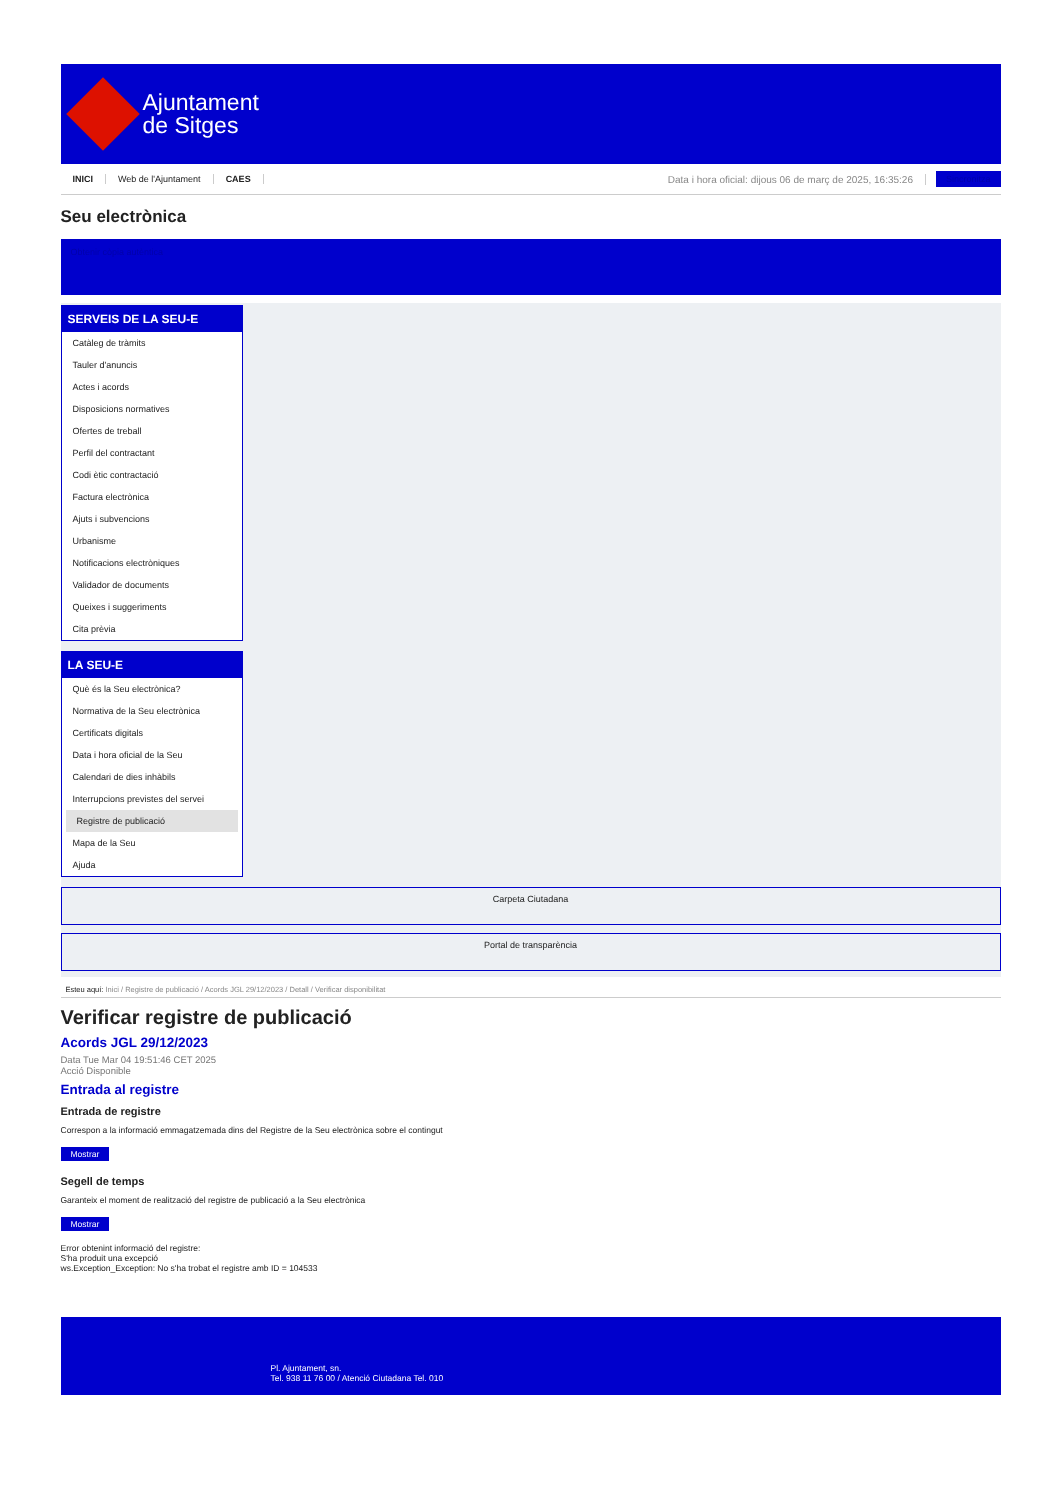Ajuntament
de Sitges
INICI Web de l'Ajuntament CAES Data i hora oficial: dijous 06 de març de 2025, 16:35:26 Sincronitza
Seu electrònica
Obtenir còpia autèntica
SERVEIS DE LA SEU-E
Catàleg de tràmits
Tauler d'anuncis
Actes i acords
Disposicions normatives
Ofertes de treball
Perfil del contractant
Codi ètic contractació
Factura electrònica
Ajuts i subvencions
Urbanisme
Notificacions electròniques
Validador de documents
Queixes i suggeriments
Cita prèvia
LA SEU-E
Què és la Seu electrònica?
Normativa de la Seu electrònica
Certificats digitals
Data i hora oficial de la Seu
Calendari de dies inhàbils
Interrupcions previstes del servei
Registre de publicació
Mapa de la Seu
Ajuda
Carpeta Ciutadana
Portal de transparència
Esteu aquí: Inici / Registre de publicació / Acords JGL 29/12/2023 / Detall / Verificar disponibilitat
Verificar registre de publicació
Acords JGL 29/12/2023
Data Tue Mar 04 19:51:46 CET 2025
Acció Disponible
Entrada al registre
Entrada de registre
Correspon a la informació emmagatzemada dins del Registre de la Seu electrònica sobre el contingut
Mostrar
Segell de temps
Garanteix el moment de realització del registre de publicació a la Seu electrònica
Mostrar
Error obtenint informació del registre:
S'ha produit una excepció
ws.Exception_Exception: No s'ha trobat el registre amb ID = 104533
Pl. Ajuntament, sn.
Tel. 938 11 76 00 / Atenció Ciutadana Tel. 010